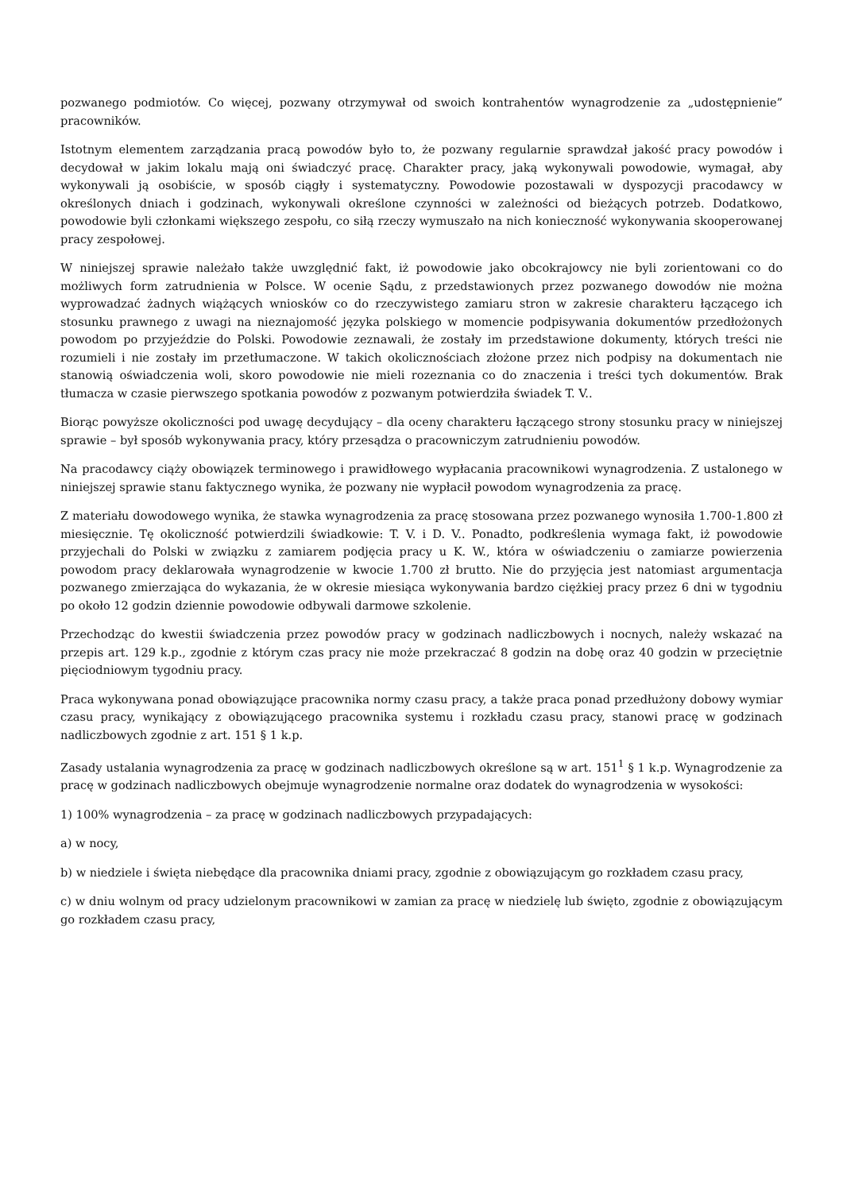pozwanego podmiotów. Co więcej, pozwany otrzymywał od swoich kontrahentów wynagrodzenie za „udostępnienie” pracowników.
Istotnym elementem zarządzania pracą powodów było to, że pozwany regularnie sprawdzał jakość pracy powodów i decydował w jakim lokalu mają oni świadczyć pracę. Charakter pracy, jaką wykonywali powodowie, wymagał, aby wykonywali ją osobiście, w sposób ciągły i systematyczny. Powodowie pozostawali w dyspozycji pracodawcy w określonych dniach i godzinach, wykonywali określone czynności w zależności od bieżących potrzeb. Dodatkowo, powodowie byli członkami większego zespołu, co siłą rzeczy wymuszało na nich konieczność wykonywania skooperowanej pracy zespołowej.
W niniejszej sprawie należało także uwzględnić fakt, iż powodowie jako obcokrajowcy nie byli zorientowani co do możliwych form zatrudnienia w Polsce. W ocenie Sądu, z przedstawionych przez pozwanego dowodów nie można wyprowadzać żadnych wiążących wniosków co do rzeczywistego zamiaru stron w zakresie charakteru łączącego ich stosunku prawnego z uwagi na nieznajomość języka polskiego w momencie podpisywania dokumentów przedłożonych powodom po przyjeździe do Polski. Powodowie zeznawali, że zostały im przedstawione dokumenty, których treści nie rozumieli i nie zostały im przetłumaczone. W takich okolicznościach złożone przez nich podpisy na dokumentach nie stanowią oświadczenia woli, skoro powodowie nie mieli rozeznania co do znaczenia i treści tych dokumentów. Brak tłumacza w czasie pierwszego spotkania powodów z pozwanym potwierdziła świadek T. V..
Biorąc powyższe okoliczności pod uwagę decydujący – dla oceny charakteru łączącego strony stosunku pracy w niniejszej sprawie – był sposób wykonywania pracy, który przesądza o pracowniczym zatrudnieniu powodów.
Na pracodawcy ciąży obowiązek terminowego i prawidłowego wypłacania pracownikowi wynagrodzenia. Z ustalonego w niniejszej sprawie stanu faktycznego wynika, że pozwany nie wypłacił powodom wynagrodzenia za pracę.
Z materiału dowodowego wynika, że stawka wynagrodzenia za pracę stosowana przez pozwanego wynosiła 1.700-1.800 zł miesięcznie. Tę okoliczność potwierdzili świadkowie: T. V. i D. V.. Ponadto, podkreślenia wymaga fakt, iż powodowie przyjechali do Polski w związku z zamiarem podjęcia pracy u K. W., która w oświadczeniu o zamiarze powierzenia powodom pracy deklarowała wynagrodzenie w kwocie 1.700 zł brutto. Nie do przyjęcia jest natomiast argumentacja pozwanego zmierzająca do wykazania, że w okresie miesiąca wykonywania bardzo ciężkiej pracy przez 6 dni w tygodniu po około 12 godzin dziennie powodowie odbywali darmowe szkolenie.
Przechodząc do kwestii świadczenia przez powodów pracy w godzinach nadliczbowych i nocnych, należy wskazać na przepis art. 129 k.p., zgodnie z którym czas pracy nie może przekraczać 8 godzin na dobę oraz 40 godzin w przeciętnie pięciodniowym tygodniu pracy.
Praca wykonywana ponad obowiązujące pracownika normy czasu pracy, a także praca ponad przedłużony dobowy wymiar czasu pracy, wynikający z obowiązującego pracownika systemu i rozkładu czasu pracy, stanowi pracę w godzinach nadliczbowych zgodnie z art. 151 § 1 k.p.
Zasady ustalania wynagrodzenia za pracę w godzinach nadliczbowych określone są w art. 151<sup>1</sup> § 1 k.p. Wynagrodzenie za pracę w godzinach nadliczbowych obejmuje wynagrodzenie normalne oraz dodatek do wynagrodzenia w wysokości:
1) 100% wynagrodzenia – za pracę w godzinach nadliczbowych przypadających:
a) w nocy,
b) w niedziele i święta niebędące dla pracownika dniami pracy, zgodnie z obowiązującym go rozkładem czasu pracy,
c) w dniu wolnym od pracy udzielonym pracownikowi w zamian za pracę w niedzielę lub święto, zgodnie z obowiązującym go rozkładem czasu pracy,